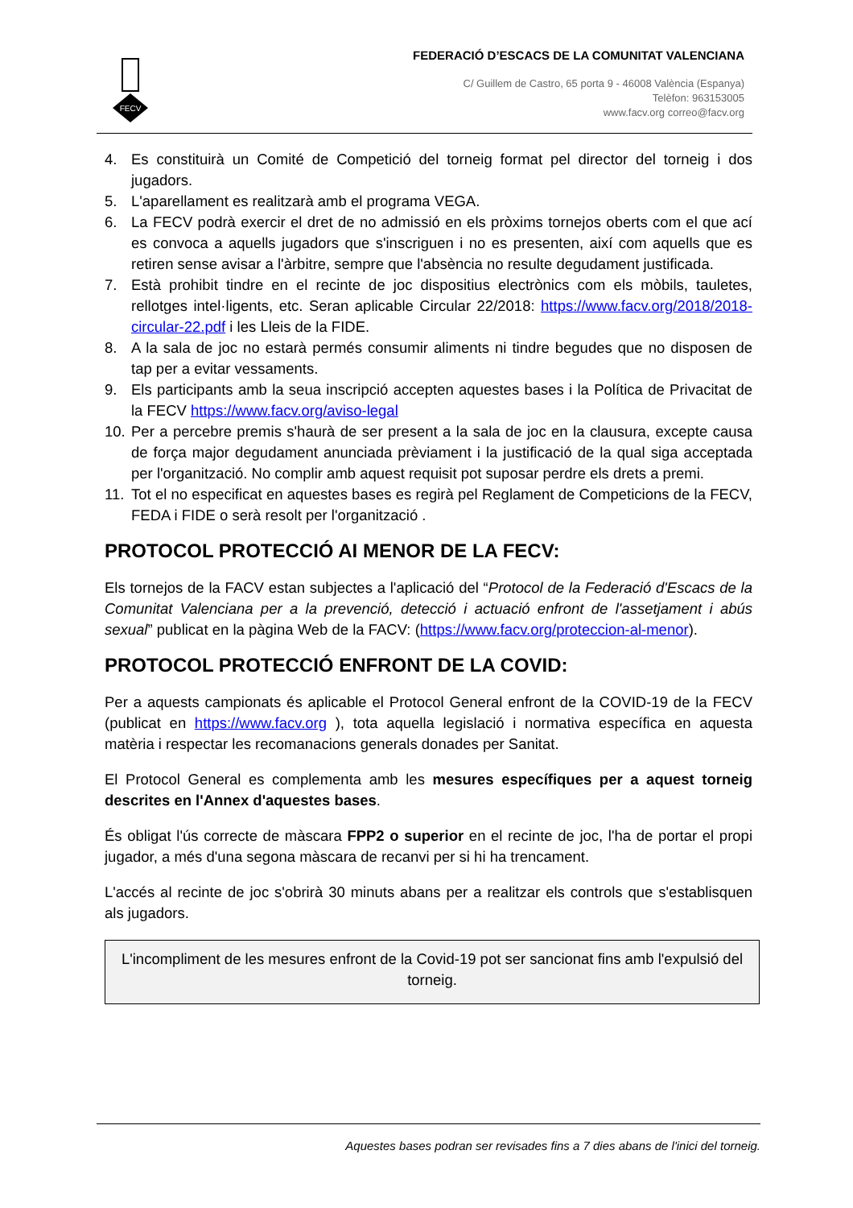FECV
FEDERACIÓ D’ESCACS DE LA COMUNITAT VALENCIANA
C/ Guillem de Castro, 65 porta 9 - 46008 València (Espanya)
Telèfon: 963153005
www.facv.org correo@facv.org
4. Es constituirà un Comité de Competició del torneig format pel director del torneig i dos jugadors.
5. L'aparellament es realitzarà amb el programa VEGA.
6. La FECV podrà exercir el dret de no admissió en els pròxims tornejos oberts com el que ací es convoca a aquells jugadors que s'inscriguen i no es presenten, així com aquells que es retiren sense avisar a l'àrbitre, sempre que l'absència no resulte degudament justificada.
7. Està prohibit tindre en el recinte de joc dispositius electrònics com els mòbils, tauletes, rellotges intel·ligents, etc. Seran aplicable Circular 22/2018: https://www.facv.org/2018/2018-circular-22.pdf i les Lleis de la FIDE.
8. A la sala de joc no estarà permés consumir aliments ni tindre begudes que no disposen de tap per a evitar vessaments.
9. Els participants amb la seua inscripció accepten aquestes bases i la Política de Privacitat de la FECV https://www.facv.org/aviso-legal
10. Per a percebre premis s'haurà de ser present a la sala de joc en la clausura, excepte causa de força major degudament anunciada prèviament i la justificació de la qual siga acceptada per l'organització. No complir amb aquest requisit pot suposar perdre els drets a premi.
11. Tot el no especificat en aquestes bases es regirà pel Reglament de Competicions de la FECV, FEDA i FIDE o serà resolt per l'organització .
PROTOCOL PROTECCIÓ AI MENOR DE LA FECV:
Els tornejos de la FACV estan subjectes a l'aplicació del “Protocol de la Federació d'Escacs de la Comunitat Valenciana per a la prevenció, detecció i actuació enfront de l'assetjament i abús sexual” publicat en la pàgina Web de la FACV: (https://www.facv.org/proteccion-al-menor).
PROTOCOL PROTECCIÓ ENFRONT DE LA COVID:
Per a aquests campionats és aplicable el Protocol General enfront de la COVID-19 de la FECV (publicat en https://www.facv.org ), tota aquella legislació i normativa específica en aquesta matèria i respectar les recomanacions generals donades per Sanitat.
El Protocol General es complementa amb les mesures específiques per a aquest torneig descrites en l'Annex d'aquestes bases.
És obligat l'ús correcte de màscara FPP2 o superior en el recinte de joc, l'ha de portar el propi jugador, a més d'una segona màscara de recanvi per si hi ha trencament.
L'accés al recinte de joc s'obrirà 30 minuts abans per a realitzar els controls que s'establisquen als jugadors.
L'incompliment de les mesures enfront de la Covid-19 pot ser sancionat fins amb l'expulsió del torneig.
Aquestes bases podran ser revisades fins a 7 dies abans de l'inici del torneig.